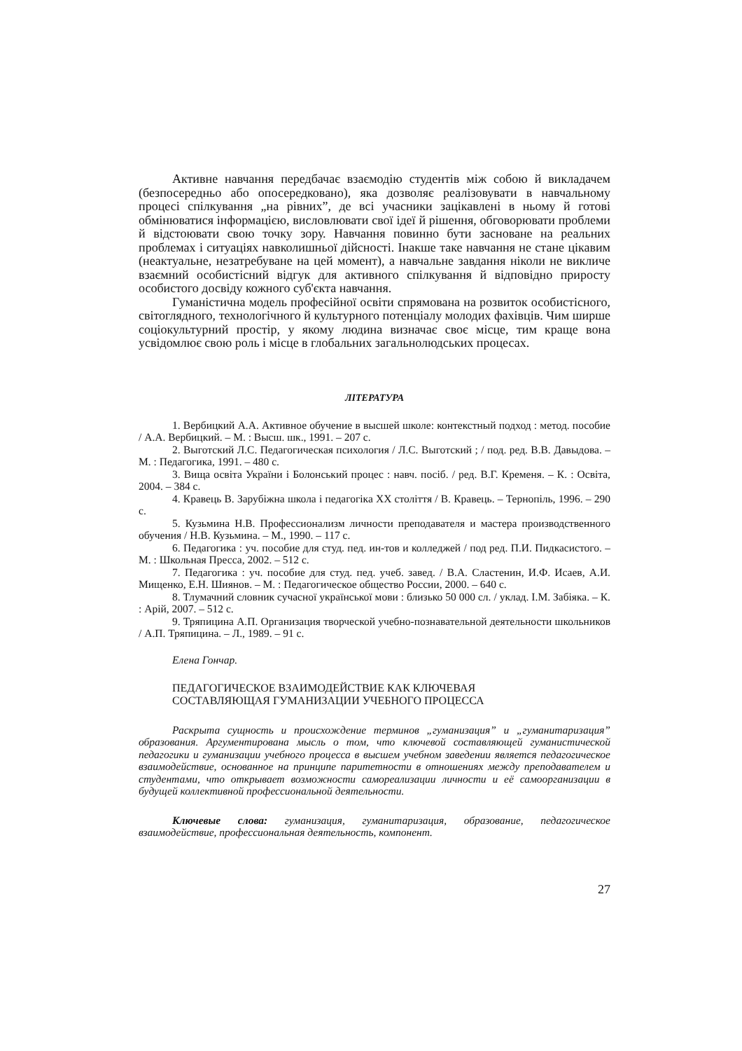Активне навчання передбачає взаємодію студентів між собою й викладачем (безпосередньо або опосередковано), яка дозволяє реалізовувати в навчальному процесі спілкування „на рівних”, де всі учасники зацікавлені в ньому й готові обмінюватися інформацією, висловлювати свої ідеї й рішення, обговорювати проблеми й відстоювати свою точку зору. Навчання повинно бути засноване на реальних проблемах і ситуаціях навколишньої дійсності. Інакше таке навчання не стане цікавим (неактуальне, незатребуване на цей момент), а навчальне завдання ніколи не викличе взаємний особистісний відгук для активного спілкування й відповідно приросту особистого досвіду кожного суб'єкта навчання.
Гуманістична модель професійної освіти спрямована на розвиток особистісного, світоглядного, технологічного й культурного потенціалу молодих фахівців. Чим ширше соціокультурний простір, у якому людина визначає своє місце, тим краще вона усвідомлює свою роль і місце в глобальних загальнолюдських процесах.
ЛІТЕРАТУРА
1. Вербицкий А.А. Активное обучение в высшей школе: контекстный подход : метод. пособие / А.А. Вербицкий. – М. : Высш. шк., 1991. – 207 с.
2. Выготский Л.С. Педагогическая психология / Л.С. Выготский ; / под. ред. В.В. Давыдова. – М. : Педагогика, 1991. – 480 с.
3. Вища освіта України і Болонський процес : навч. посіб. / ред. В.Г. Кременя. – К. : Освіта, 2004. – 384 с.
4. Кравець В. Зарубіжна школа і педагогіка ХХ століття / В. Кравець. – Тернопіль, 1996. – 290 с.
5. Кузьмина Н.В. Профессионализм личности преподавателя и мастера производственного обучения / Н.В. Кузьмина. – М., 1990. – 117 с.
6. Педагогика : уч. пособие для студ. пед. ин-тов и колледжей / под ред. П.И. Пидкасистого. – М. : Школьная Пресса, 2002. – 512 с.
7. Педагогика : уч. пособие для студ. пед. учеб. завед. / В.А. Сластенин, И.Ф. Исаев, А.И. Мищенко, Е.Н. Шиянов. – М. : Педагогическое общество России, 2000. – 640 с.
8. Тлумачний словник сучасної української мови : близько 50 000 сл. / уклад. І.М. Забіяка. – К. : Арій, 2007. – 512 с.
9. Тряпицина А.П. Организация творческой учебно-познавательной деятельности школьников / А.П. Тряпицина. – Л., 1989. – 91 с.
Елена Гончар.
ПЕДАГОГИЧЕСКОЕ ВЗАИМОДЕЙСТВИЕ КАК КЛЮЧЕВАЯ
СОСТАВЛЯЮЩАЯ ГУМАНИЗАЦИИ УЧЕБНОГО ПРОЦЕССА
Раскрыта сущность и происхождение терминов „гуманизация” и „гуманитаризация” образования. Аргументирована мысль о том, что ключевой составляющей гуманистической педагогики и гуманизации учебного процесса в высшем учебном заведении является педагогическое взаимодействие, основанное на принципе паритетности в отношениях между преподавателем и студентами, что открывает возможности самореализации личности и её самоорганизации в будущей коллективной профессиональной деятельности.
Ключевые слова: гуманизация, гуманитаризация, образование, педагогическое взаимодействие, профессиональная деятельность, компонент.
27